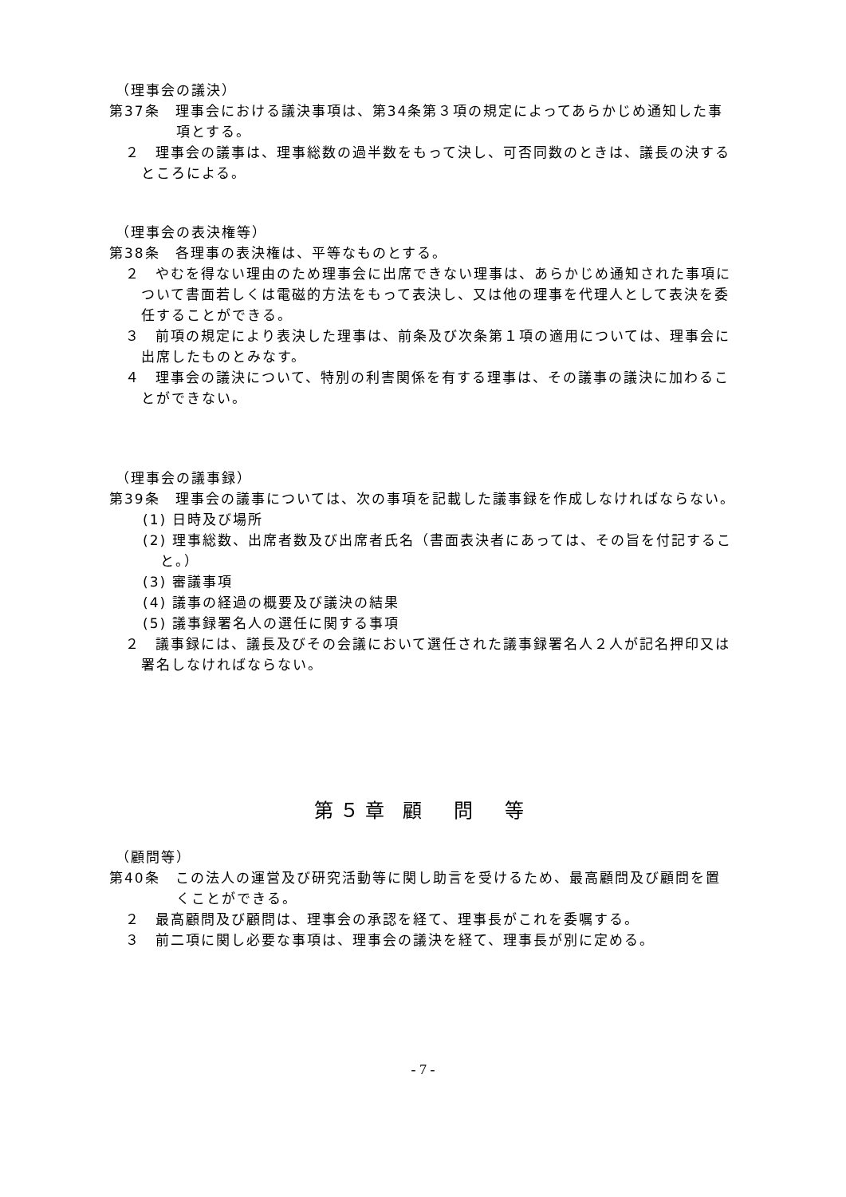（理事会の議決）
第37条　理事会における議決事項は、第34条第３項の規定によってあらかじめ通知した事項とする。
２　理事会の議事は、理事総数の過半数をもって決し、可否同数のときは、議長の決するところによる。
（理事会の表決権等）
第38条　各理事の表決権は、平等なものとする。
２　やむを得ない理由のため理事会に出席できない理事は、あらかじめ通知された事項について書面若しくは電磁的方法をもって表決し、又は他の理事を代理人として表決を委任することができる。
３　前項の規定により表決した理事は、前条及び次条第１項の適用については、理事会に出席したものとみなす。
４　理事会の議決について、特別の利害関係を有する理事は、その議事の議決に加わることができない。
（理事会の議事録）
第39条　理事会の議事については、次の事項を記載した議事録を作成しなければならない。
(1) 日時及び場所
(2) 理事総数、出席者数及び出席者氏名（書面表決者にあっては、その旨を付記すること。）
(3) 審議事項
(4) 議事の経過の概要及び議決の結果
(5) 議事録署名人の選任に関する事項
２　議事録には、議長及びその会議において選任された議事録署名人２人が記名押印又は署名しなければならない。
第５章 顧　問　等
（顧問等）
第40条　この法人の運営及び研究活動等に関し助言を受けるため、最高顧問及び顧問を置くことができる。
２　最高顧問及び顧問は、理事会の承認を経て、理事長がこれを委嘱する。
３　前二項に関し必要な事項は、理事会の議決を経て、理事長が別に定める。
- 7 -